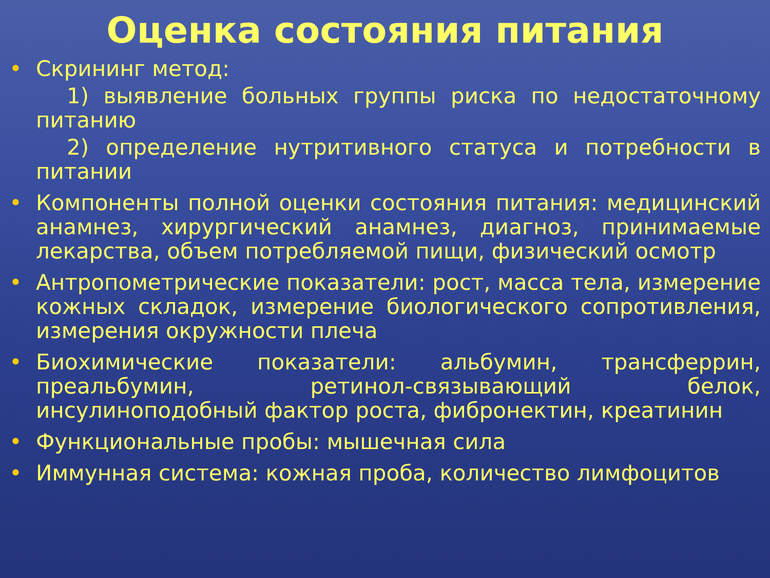Оценка состояния питания
• Скрининг метод:
1) выявление больных группы риска по недостаточному питанию
2) определение нутритивного статуса и потребности в питании
• Компоненты полной оценки состояния питания: медицинский анамнез, хирургический анамнез, диагноз, принимаемые лекарства, объем потребляемой пищи, физический осмотр
• Антропометрические показатели: рост, масса тела, измерение кожных складок, измерение биологического сопротивления, измерения окружности плеча
• Биохимические показатели: альбумин, трансферрин, преальбумин, ретинол-связывающий белок, инсулиноподобный фактор роста, фибронектин, креатинин
• Функциональные пробы: мышечная сила
• Иммунная система: кожная проба, количество лимфоцитов